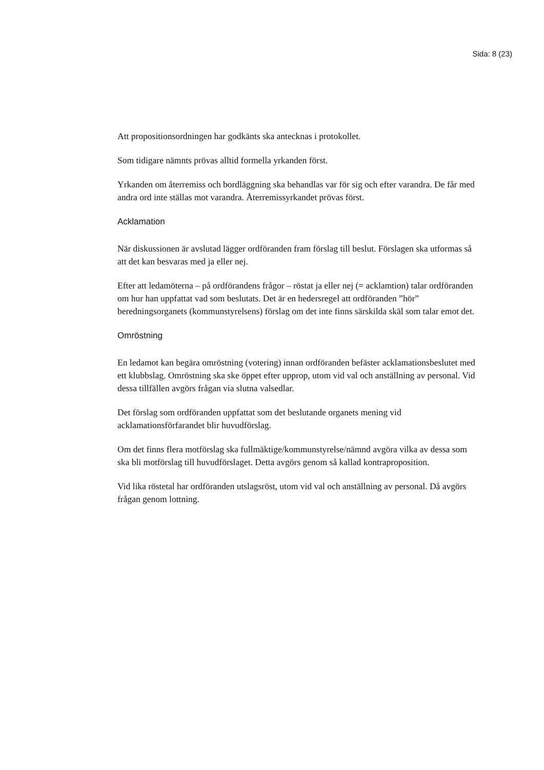Sida: 8 (23)
Att propositionsordningen har godkänts ska antecknas i protokollet.
Som tidigare nämnts prövas alltid formella yrkanden först.
Yrkanden om återremiss och bordläggning ska behandlas var för sig och efter varandra. De får med andra ord inte ställas mot varandra. Återremissyrkandet prövas först.
Acklamation
När diskussionen är avslutad lägger ordföranden fram förslag till beslut. Förslagen ska utformas så att det kan besvaras med ja eller nej.
Efter att ledamöterna – på ordförandens frågor – röstat ja eller nej (= acklamtion) talar ordföranden om hur han uppfattat vad som beslutats. Det är en hedersregel att ordföranden ”hör” beredningsorganets (kommunstyrelsens) förslag om det inte finns särskilda skäl som talar emot det.
Omröstning
En ledamot kan begära omröstning (votering) innan ordföranden befäster acklamationsbeslutet med ett klubbslag. Omröstning ska ske öppet efter upprop, utom vid val och anställning av personal. Vid dessa tillfällen avgörs frågan via slutna valsedlar.
Det förslag som ordföranden uppfattat som det beslutande organets mening vid acklamationsförfarandet blir huvudförslag.
Om det finns flera motförslag ska fullmäktige/kommunstyrelse/nämnd avgöra vilka av dessa som ska bli motförslag till huvudförslaget. Detta avgörs genom så kallad kontraproposition.
Vid lika röstetal har ordföranden utslagsröst, utom vid val och anställning av personal. Då avgörs frågan genom lottning.